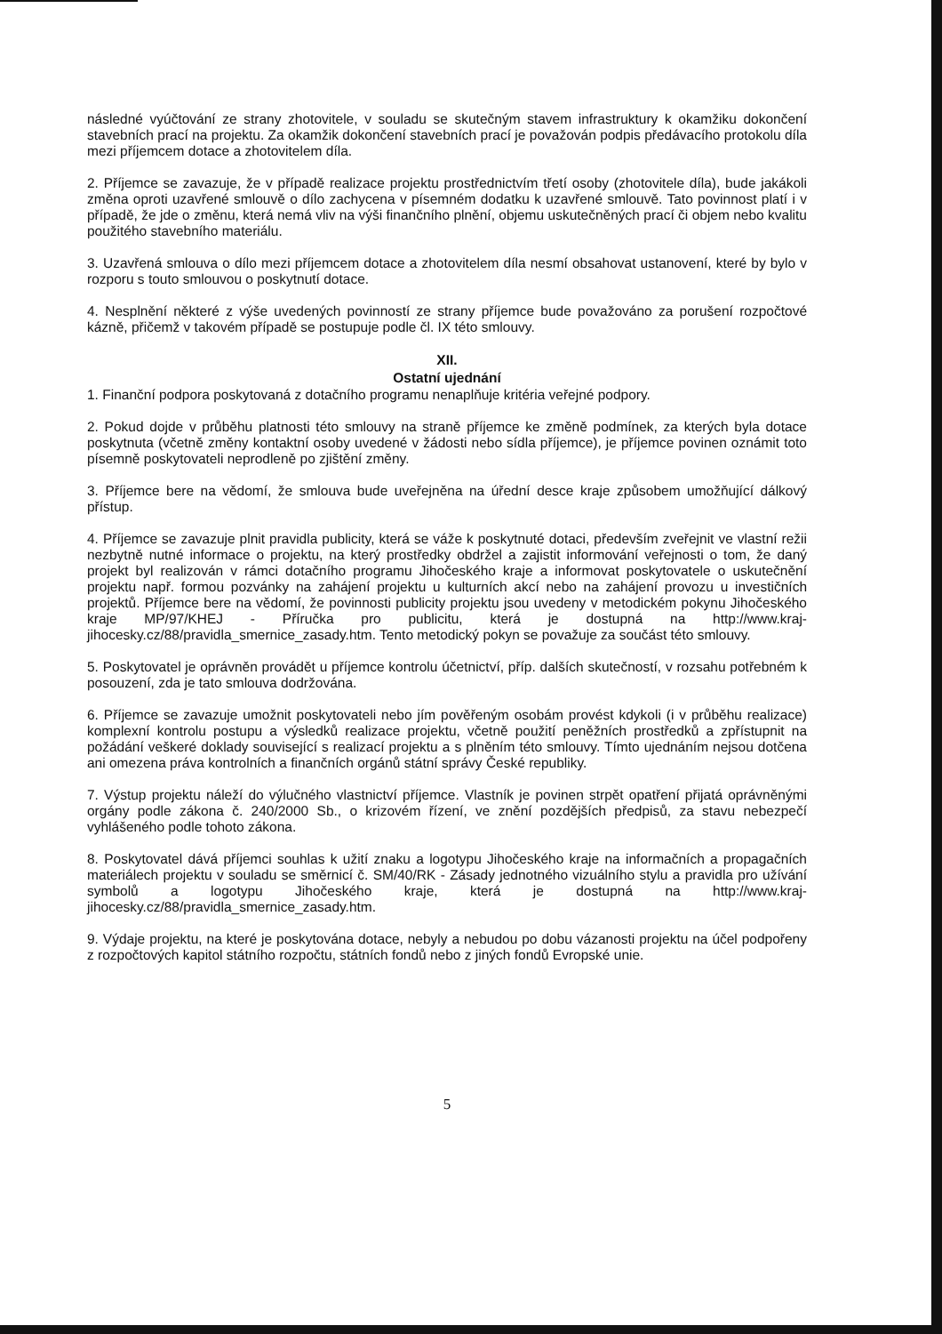následné vyúčtování ze strany zhotovitele, v souladu se skutečným stavem infrastruktury k okamžiku dokončení stavebních prací na projektu. Za okamžik dokončení stavebních prací je považován podpis předávacího protokolu díla mezi příjemcem dotace a zhotovitelem díla.
2. Příjemce se zavazuje, že v případě realizace projektu prostřednictvím třetí osoby (zhotovitele díla), bude jakákoli změna oproti uzavřené smlouvě o dílo zachycena v písemném dodatku k uzavřené smlouvě. Tato povinnost platí i v případě, že jde o změnu, která nemá vliv na výši finančního plnění, objemu uskutečněných prací či objem nebo kvalitu použitého stavebního materiálu.
3. Uzavřená smlouva o dílo mezi příjemcem dotace a zhotovitelem díla nesmí obsahovat ustanovení, které by bylo v rozporu s touto smlouvou o poskytnutí dotace.
4. Nesplnění některé z výše uvedených povinností ze strany příjemce bude považováno za porušení rozpočtové kázně, přičemž v takovém případě se postupuje podle čl. IX této smlouvy.
XII.
Ostatní ujednání
1. Finanční podpora poskytovaná z dotačního programu nenaplňuje kritéria veřejné podpory.
2. Pokud dojde v průběhu platnosti této smlouvy na straně příjemce ke změně podmínek, za kterých byla dotace poskytnuta (včetně změny kontaktní osoby uvedené v žádosti nebo sídla příjemce), je příjemce povinen oznámit toto písemně poskytovateli neprodleně po zjištění změny.
3. Příjemce bere na vědomí, že smlouva bude uveřejněna na úřední desce kraje způsobem umožňující dálkový přístup.
4. Příjemce se zavazuje plnit pravidla publicity, která se váže k poskytnuté dotaci, především zveřejnit ve vlastní režii nezbytně nutné informace o projektu, na který prostředky obdržel a zajistit informování veřejnosti o tom, že daný projekt byl realizován v rámci dotačního programu Jihočeského kraje a informovat poskytovatele o uskutečnění projektu např. formou pozvánky na zahájení projektu u kulturních akcí nebo na zahájení provozu u investičních projektů. Příjemce bere na vědomí, že povinnosti publicity projektu jsou uvedeny v metodickém pokynu Jihočeského kraje MP/97/KHEJ - Příručka pro publicitu, která je dostupná na http://www.kraj-jihocesky.cz/88/pravidla_smernice_zasady.htm. Tento metodický pokyn se považuje za součást této smlouvy.
5. Poskytovatel je oprávněn provádět u příjemce kontrolu účetnictví, příp. dalších skutečností, v rozsahu potřebném k posouzení, zda je tato smlouva dodržována.
6. Příjemce se zavazuje umožnit poskytovateli nebo jím pověřeným osobám provést kdykoli (i v průběhu realizace) komplexní kontrolu postupu a výsledků realizace projektu, včetně použití peněžních prostředků a zpřístupnit na požádání veškeré doklady související s realizací projektu a s plněním této smlouvy. Tímto ujednáním nejsou dotčena ani omezena práva kontrolních a finančních orgánů státní správy České republiky.
7. Výstup projektu náleží do výlučného vlastnictví příjemce. Vlastník je povinen strpět opatření přijatá oprávněnými orgány podle zákona č. 240/2000 Sb., o krizovém řízení, ve znění pozdějších předpisů, za stavu nebezpečí vyhlášeného podle tohoto zákona.
8. Poskytovatel dává příjemci souhlas k užití znaku a logotypu Jihočeského kraje na informačních a propagačních materiálech projektu v souladu se směrnicí č. SM/40/RK - Zásady jednotného vizuálního stylu a pravidla pro užívání symbolů a logotypu Jihočeského kraje, která je dostupná na http://www.kraj-jihocesky.cz/88/pravidla_smernice_zasady.htm.
9. Výdaje projektu, na které je poskytována dotace, nebyly a nebudou po dobu vázanosti projektu na účel podpořeny z rozpočtových kapitol státního rozpočtu, státních fondů nebo z jiných fondů Evropské unie.
5